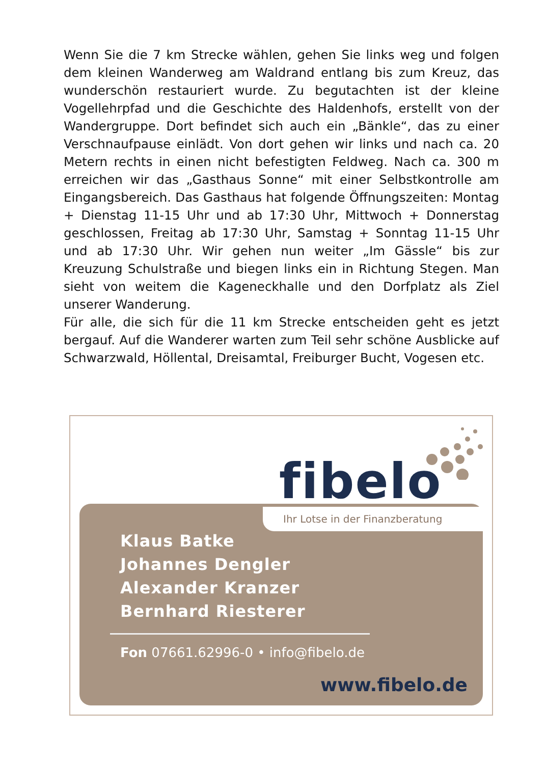Wenn Sie die 7 km Strecke wählen, gehen Sie links weg und folgen dem kleinen Wanderweg am Waldrand entlang bis zum Kreuz, das wunderschön restauriert wurde. Zu begutachten ist der kleine Vogellehrpfad und die Geschichte des Haldenhofs, erstellt von der Wandergruppe. Dort befindet sich auch ein „Bänkle“, das zu einer Verschnaufpause einlädt. Von dort gehen wir links und nach ca. 20 Metern rechts in einen nicht befestigten Feldweg. Nach ca. 300 m erreichen wir das „Gasthaus Sonne“ mit einer Selbstkontrolle am Eingangsbereich. Das Gasthaus hat folgende Öffnungszeiten: Montag + Dienstag 11-15 Uhr und ab 17:30 Uhr, Mittwoch + Donnerstag geschlossen, Freitag ab 17:30 Uhr, Samstag + Sonntag 11-15 Uhr und ab 17:30 Uhr. Wir gehen nun weiter „Im Gässle“ bis zur Kreuzung Schulstraße und biegen links ein in Richtung Stegen. Man sieht von weitem die Kageneckhalle und den Dorfplatz als Ziel unserer Wanderung.
Für alle, die sich für die 11 km Strecke entscheiden geht es jetzt bergauf. Auf die Wanderer warten zum Teil sehr schöne Ausblicke auf Schwarzwald, Höllental, Dreisamtal, Freiburger Bucht, Vogesen etc.
fibelo
Klaus Batke
Johannes Dengler
Alexander Kranzer
Bernhard Riesterer
Fon 07661.62996-0 • info@fibelo.de
www.fibelo.de
Ihr Lotse in der Finanzberatung